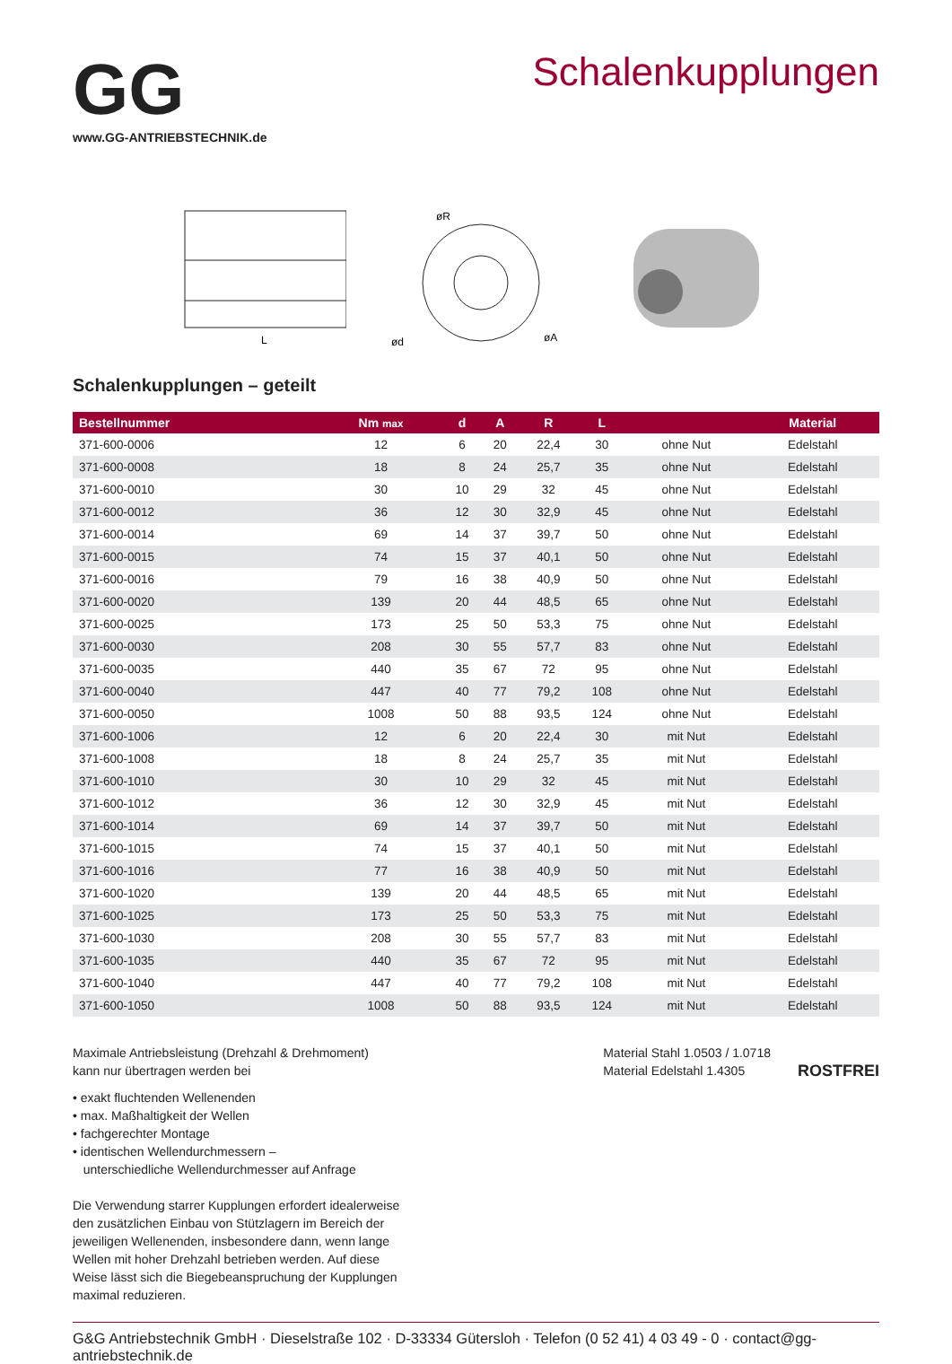GG
www.GG-ANTRIEBSTECHNIK.de
Schalenkupplungen
L
øR
ød
øA
Schalenkupplungen – geteilt
| Bestellnummer | Nm max | d | A | R | L | | Material |
| --- | --- | --- | --- | --- | --- | --- | --- |
| 371-600-0006 | 12 | 6 | 20 | 22,4 | 30 | ohne Nut | Edelstahl |
| 371-600-0008 | 18 | 8 | 24 | 25,7 | 35 | ohne Nut | Edelstahl |
| 371-600-0010 | 30 | 10 | 29 | 32 | 45 | ohne Nut | Edelstahl |
| 371-600-0012 | 36 | 12 | 30 | 32,9 | 45 | ohne Nut | Edelstahl |
| 371-600-0014 | 69 | 14 | 37 | 39,7 | 50 | ohne Nut | Edelstahl |
| 371-600-0015 | 74 | 15 | 37 | 40,1 | 50 | ohne Nut | Edelstahl |
| 371-600-0016 | 79 | 16 | 38 | 40,9 | 50 | ohne Nut | Edelstahl |
| 371-600-0020 | 139 | 20 | 44 | 48,5 | 65 | ohne Nut | Edelstahl |
| 371-600-0025 | 173 | 25 | 50 | 53,3 | 75 | ohne Nut | Edelstahl |
| 371-600-0030 | 208 | 30 | 55 | 57,7 | 83 | ohne Nut | Edelstahl |
| 371-600-0035 | 440 | 35 | 67 | 72 | 95 | ohne Nut | Edelstahl |
| 371-600-0040 | 447 | 40 | 77 | 79,2 | 108 | ohne Nut | Edelstahl |
| 371-600-0050 | 1008 | 50 | 88 | 93,5 | 124 | ohne Nut | Edelstahl |
| 371-600-1006 | 12 | 6 | 20 | 22,4 | 30 | mit Nut | Edelstahl |
| 371-600-1008 | 18 | 8 | 24 | 25,7 | 35 | mit Nut | Edelstahl |
| 371-600-1010 | 30 | 10 | 29 | 32 | 45 | mit Nut | Edelstahl |
| 371-600-1012 | 36 | 12 | 30 | 32,9 | 45 | mit Nut | Edelstahl |
| 371-600-1014 | 69 | 14 | 37 | 39,7 | 50 | mit Nut | Edelstahl |
| 371-600-1015 | 74 | 15 | 37 | 40,1 | 50 | mit Nut | Edelstahl |
| 371-600-1016 | 77 | 16 | 38 | 40,9 | 50 | mit Nut | Edelstahl |
| 371-600-1020 | 139 | 20 | 44 | 48,5 | 65 | mit Nut | Edelstahl |
| 371-600-1025 | 173 | 25 | 50 | 53,3 | 75 | mit Nut | Edelstahl |
| 371-600-1030 | 208 | 30 | 55 | 57,7 | 83 | mit Nut | Edelstahl |
| 371-600-1035 | 440 | 35 | 67 | 72 | 95 | mit Nut | Edelstahl |
| 371-600-1040 | 447 | 40 | 77 | 79,2 | 108 | mit Nut | Edelstahl |
| 371-600-1050 | 1008 | 50 | 88 | 93,5 | 124 | mit Nut | Edelstahl |
Maximale Antriebsleistung (Drehzahl & Drehmoment)
kann nur übertragen werden bei
• exakt fluchtenden Wellenenden
• max. Maßhaltigkeit der Wellen
• fachgerechter Montage
• identischen Wellendurchmessern –
unterschiedliche Wellendurchmesser auf Anfrage
Die Verwendung starrer Kupplungen erfordert idealerweise den zusätzlichen Einbau von Stützlagern im Bereich der jeweiligen Wellenenden, insbesondere dann, wenn lange Wellen mit hoher Drehzahl betrieben werden. Auf diese Weise lässt sich die Biegebeanspruchung der Kupplungen maximal reduzieren.
Material Stahl 1.0503 / 1.0718
Material Edelstahl 1.4305
ROSTFREI
G&G Antriebstechnik GmbH · Dieselstraße 102 · D-33334 Gütersloh · Telefon (0 52 41) 4 03 49 - 0 · contact@gg-antriebstechnik.de